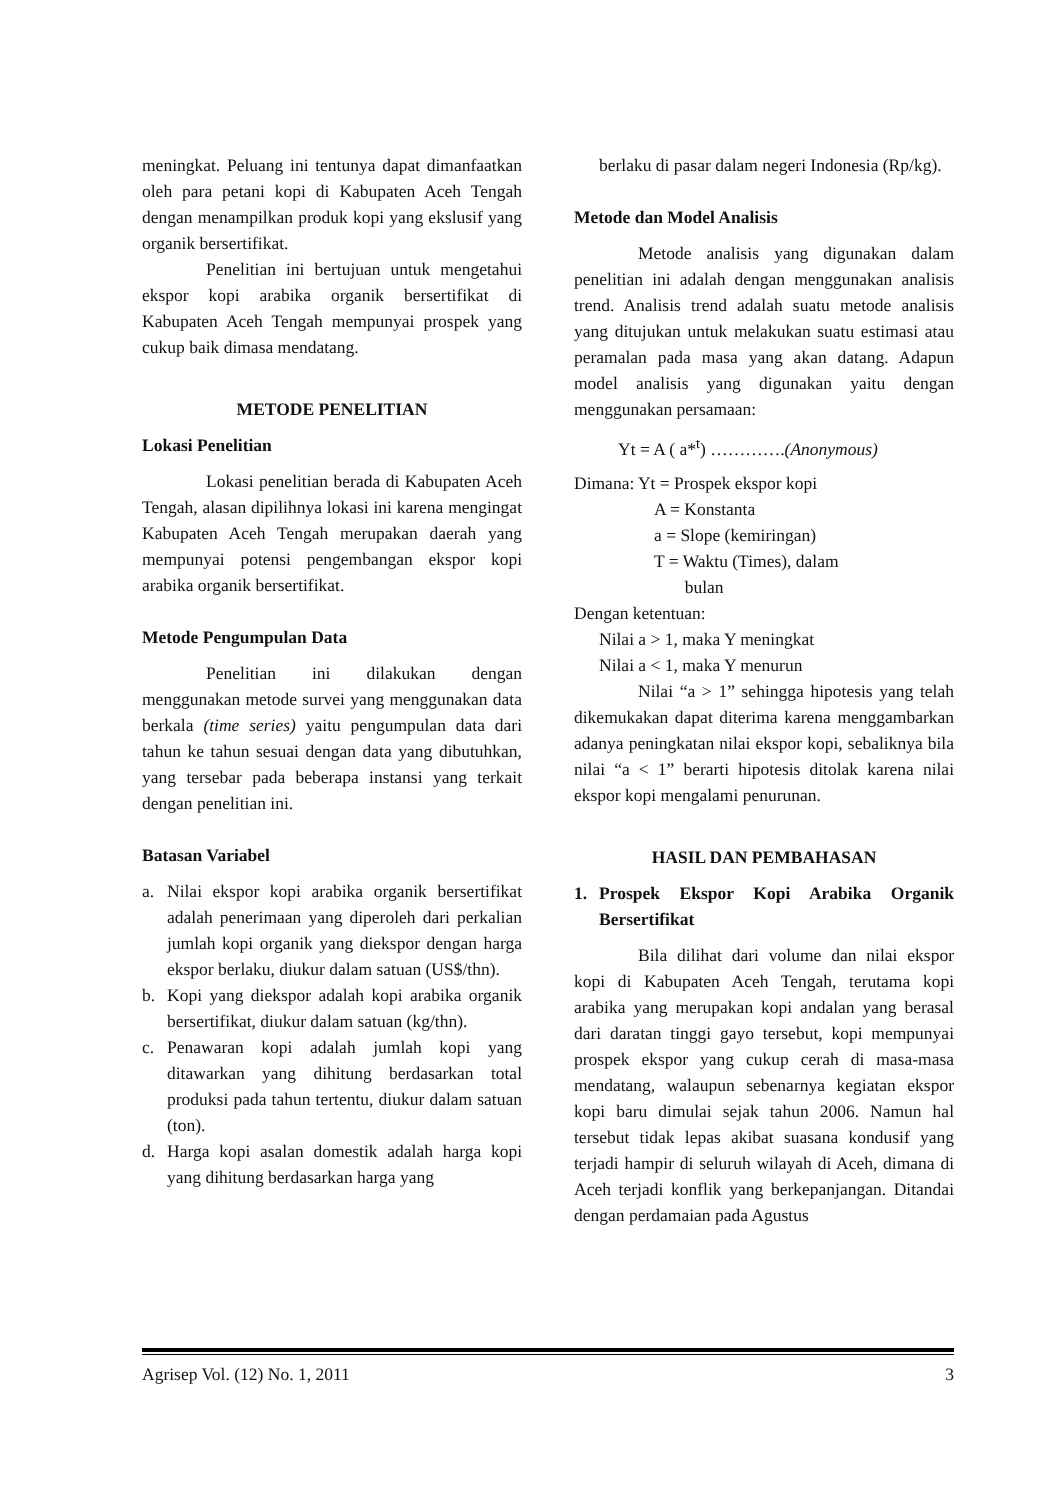meningkat. Peluang ini tentunya dapat dimanfaatkan oleh para petani kopi di Kabupaten Aceh Tengah dengan menampilkan produk kopi yang ekslusif yang organik bersertifikat.
Penelitian ini bertujuan untuk mengetahui ekspor kopi arabika organik bersertifikat di Kabupaten Aceh Tengah mempunyai prospek yang cukup baik dimasa mendatang.
METODE PENELITIAN
Lokasi Penelitian
Lokasi penelitian berada di Kabupaten Aceh Tengah, alasan dipilihnya lokasi ini karena mengingat Kabupaten Aceh Tengah merupakan daerah yang mempunyai potensi pengembangan ekspor kopi arabika organik bersertifikat.
Metode Pengumpulan Data
Penelitian ini dilakukan dengan menggunakan metode survei yang menggunakan data berkala (time series) yaitu pengumpulan data dari tahun ke tahun sesuai dengan data yang dibutuhkan, yang tersebar pada beberapa instansi yang terkait dengan penelitian ini.
Batasan Variabel
a. Nilai ekspor kopi arabika organik bersertifikat adalah penerimaan yang diperoleh dari perkalian jumlah kopi organik yang diekspor dengan harga ekspor berlaku, diukur dalam satuan (US$/thn).
b. Kopi yang diekspor adalah kopi arabika organik bersertifikat, diukur dalam satuan (kg/thn).
c. Penawaran kopi adalah jumlah kopi yang ditawarkan yang dihitung berdasarkan total produksi pada tahun tertentu, diukur dalam satuan (ton).
d. Harga kopi asalan domestik adalah harga kopi yang dihitung berdasarkan harga yang
berlaku di pasar dalam negeri Indonesia (Rp/kg).
Metode dan Model Analisis
Metode analisis yang digunakan dalam penelitian ini adalah dengan menggunakan analisis trend. Analisis trend adalah suatu metode analisis yang ditujukan untuk melakukan suatu estimasi atau peramalan pada masa yang akan datang. Adapun model analisis yang digunakan yaitu dengan menggunakan persamaan:
Yt = A ( a*<sup>t</sup>) ………….(Anonymous)
Dimana: Yt = Prospek ekspor kopi
A = Konstanta
a = Slope (kemiringan)
T = Waktu (Times), dalam
bulan
Dengan ketentuan:
Nilai a > 1, maka Y meningkat
Nilai a < 1, maka Y menurun
Nilai “a > 1” sehingga hipotesis yang telah dikemukakan dapat diterima karena menggambarkan adanya peningkatan nilai ekspor kopi, sebaliknya bila nilai “a < 1” berarti hipotesis ditolak karena nilai ekspor kopi mengalami penurunan.
HASIL DAN PEMBAHASAN
1. Prospek Ekspor Kopi Arabika Organik Bersertifikat
Bila dilihat dari volume dan nilai ekspor kopi di Kabupaten Aceh Tengah, terutama kopi arabika yang merupakan kopi andalan yang berasal dari daratan tinggi gayo tersebut, kopi mempunyai prospek ekspor yang cukup cerah di masa-masa mendatang, walaupun sebenarnya kegiatan ekspor kopi baru dimulai sejak tahun 2006. Namun hal tersebut tidak lepas akibat suasana kondusif yang terjadi hampir di seluruh wilayah di Aceh, dimana di Aceh terjadi konflik yang berkepanjangan. Ditandai dengan perdamaian pada Agustus
Agrisep Vol. (12) No. 1, 2011 3